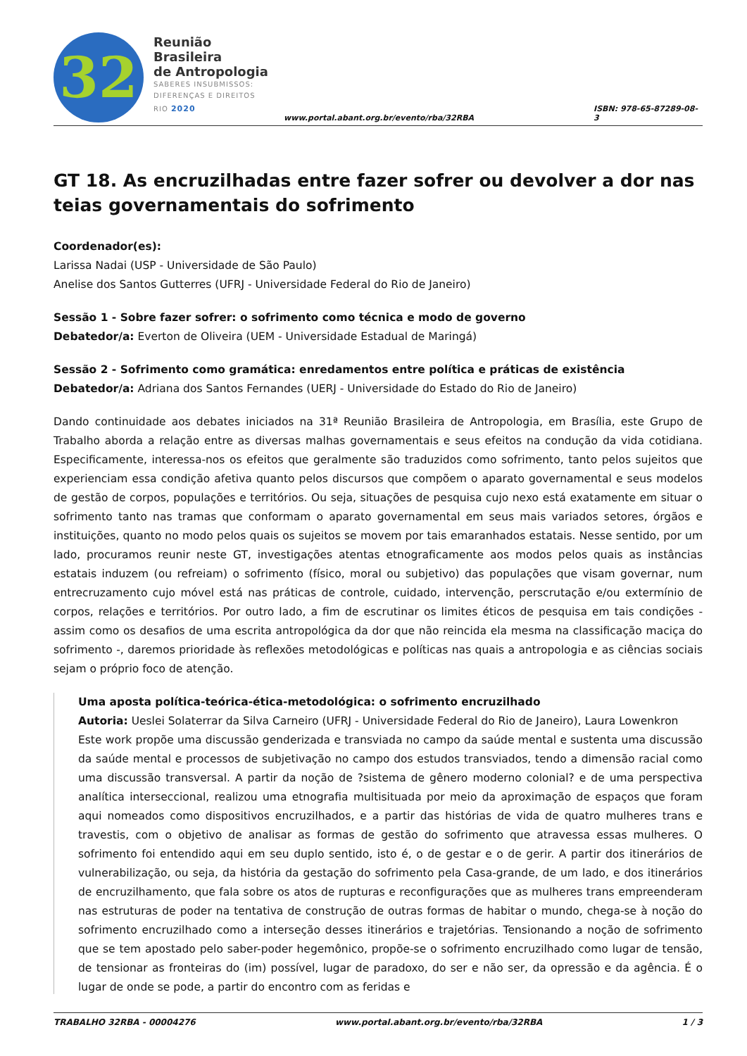32
Reunião Brasileira
de Antropologia
SABERES INSUBMISSOS:
DIFERENÇAS E DIREITOS
RIO 2020
www.portal.abant.org.br/evento/rba/32RBA
ISBN: 978-65-87289-08-3
GT 18. As encruzilhadas entre fazer sofrer ou devolver a dor nas teias governamentais do sofrimento
Coordenador(es):
Larissa Nadai (USP - Universidade de São Paulo)
Anelise dos Santos Gutterres (UFRJ - Universidade Federal do Rio de Janeiro)
Sessão 1 - Sobre fazer sofrer: o sofrimento como técnica e modo de governo
Debatedor/a: Everton de Oliveira (UEM - Universidade Estadual de Maringá)
Sessão 2 - Sofrimento como gramática: enredamentos entre política e práticas de existência
Debatedor/a: Adriana dos Santos Fernandes (UERJ - Universidade do Estado do Rio de Janeiro)
Dando continuidade aos debates iniciados na 31ª Reunião Brasileira de Antropologia, em Brasília, este Grupo de Trabalho aborda a relação entre as diversas malhas governamentais e seus efeitos na condução da vida cotidiana. Especificamente, interessa-nos os efeitos que geralmente são traduzidos como sofrimento, tanto pelos sujeitos que experienciam essa condição afetiva quanto pelos discursos que compõem o aparato governamental e seus modelos de gestão de corpos, populações e territórios. Ou seja, situações de pesquisa cujo nexo está exatamente em situar o sofrimento tanto nas tramas que conformam o aparato governamental em seus mais variados setores, órgãos e instituições, quanto no modo pelos quais os sujeitos se movem por tais emaranhados estatais. Nesse sentido, por um lado, procuramos reunir neste GT, investigações atentas etnograficamente aos modos pelos quais as instâncias estatais induzem (ou refreiam) o sofrimento (físico, moral ou subjetivo) das populações que visam governar, num entrecruzamento cujo móvel está nas práticas de controle, cuidado, intervenção, perscrutação e/ou extermínio de corpos, relações e territórios. Por outro lado, a fim de escrutinar os limites éticos de pesquisa em tais condições - assim como os desafios de uma escrita antropológica da dor que não reincida ela mesma na classificação maciça do sofrimento -, daremos prioridade às reflexões metodológicas e políticas nas quais a antropologia e as ciências sociais sejam o próprio foco de atenção.
Uma aposta política-teórica-ética-metodológica: o sofrimento encruzilhado
Autoria: Ueslei Solaterrar da Silva Carneiro (UFRJ - Universidade Federal do Rio de Janeiro), Laura Lowenkron
Este work propõe uma discussão genderizada e transviada no campo da saúde mental e sustenta uma discussão da saúde mental e processos de subjetivação no campo dos estudos transviados, tendo a dimensão racial como uma discussão transversal. A partir da noção de ?sistema de gênero moderno colonial? e de uma perspectiva analítica interseccional, realizou uma etnografia multisituada por meio da aproximação de espaços que foram aqui nomeados como dispositivos encruzilhados, e a partir das histórias de vida de quatro mulheres trans e travestis, com o objetivo de analisar as formas de gestão do sofrimento que atravessa essas mulheres. O sofrimento foi entendido aqui em seu duplo sentido, isto é, o de gestar e o de gerir. A partir dos itinerários de vulnerabilização, ou seja, da história da gestação do sofrimento pela Casa-grande, de um lado, e dos itinerários de encruzilhamento, que fala sobre os atos de rupturas e reconfigurações que as mulheres trans empreenderam nas estruturas de poder na tentativa de construção de outras formas de habitar o mundo, chega-se à noção do sofrimento encruzilhado como a interseção desses itinerários e trajetórias. Tensionando a noção de sofrimento que se tem apostado pelo saber-poder hegemônico, propõe-se o sofrimento encruzilhado como lugar de tensão, de tensionar as fronteiras do (im) possível, lugar de paradoxo, do ser e não ser, da opressão e da agência. É o lugar de onde se pode, a partir do encontro com as feridas e
TRABALHO 32RBA - 00004276 www.portal.abant.org.br/evento/rba/32RBA 1 / 3